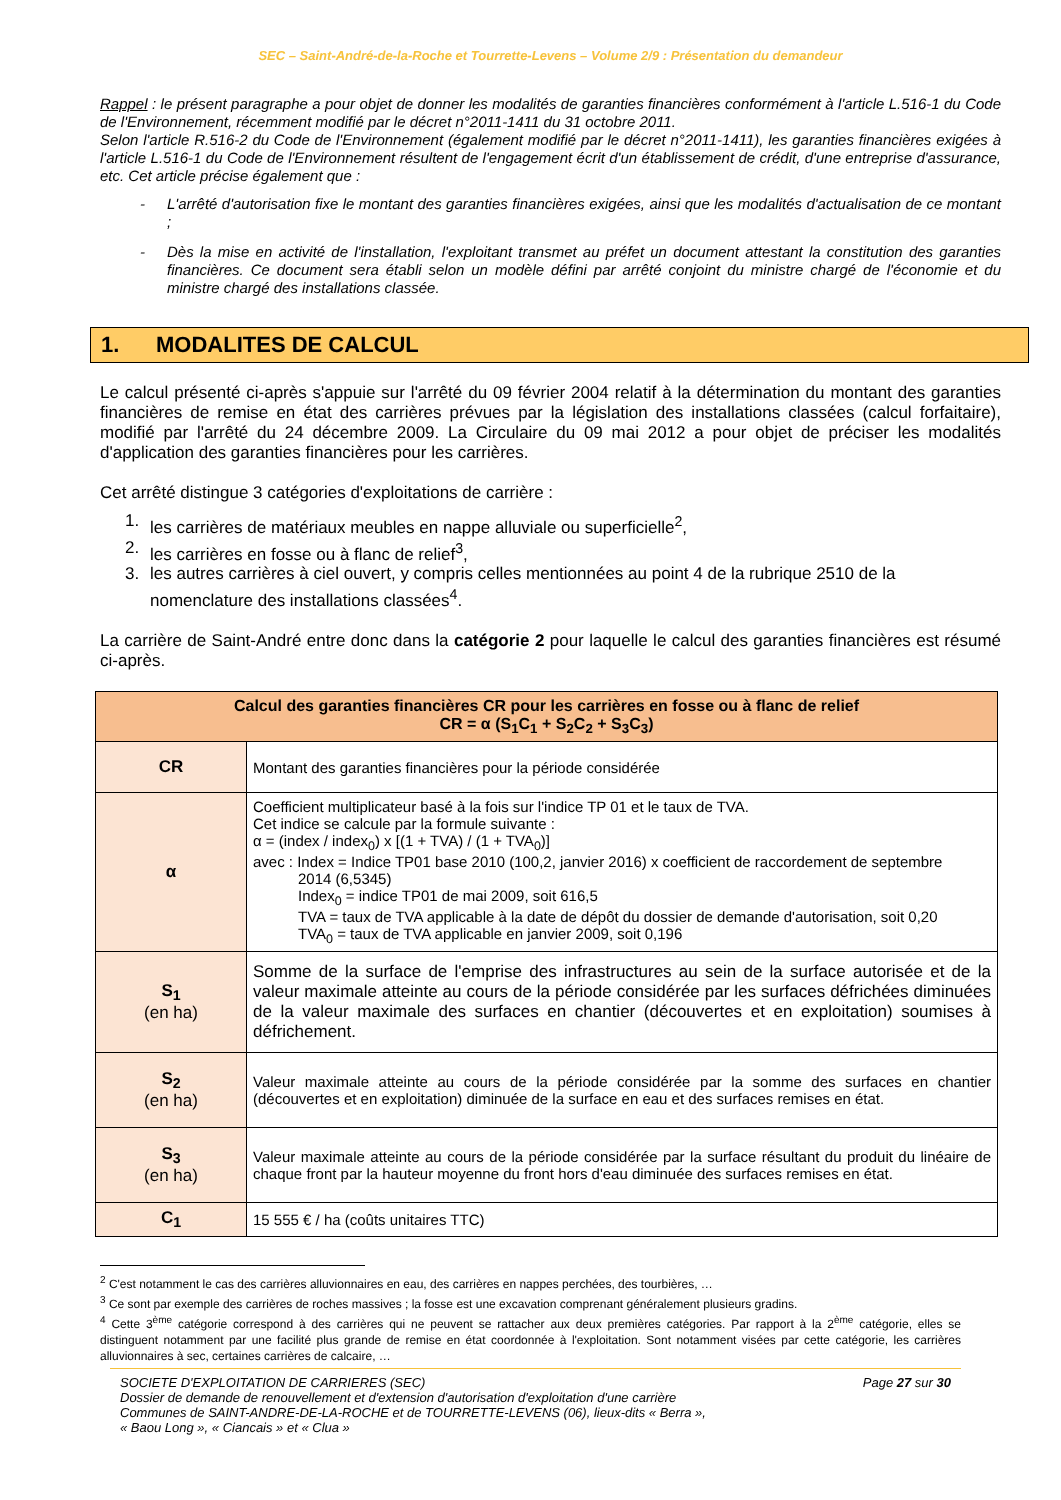SEC – Saint-André-de-la-Roche et Tourrette-Levens – Volume 2/9 : Présentation du demandeur
Rappel : le présent paragraphe a pour objet de donner les modalités de garanties financières conformément à l'article L.516-1 du Code de l'Environnement, récemment modifié par le décret n°2011-1411 du 31 octobre 2011.
Selon l'article R.516-2 du Code de l'Environnement (également modifié par le décret n°2011-1411), les garanties financières exigées à l'article L.516-1 du Code de l'Environnement résultent de l'engagement écrit d'un établissement de crédit, d'une entreprise d'assurance, etc. Cet article précise également que :
- L'arrêté d'autorisation fixe le montant des garanties financières exigées, ainsi que les modalités d'actualisation de ce montant ;
- Dès la mise en activité de l'installation, l'exploitant transmet au préfet un document attestant la constitution des garanties financières. Ce document sera établi selon un modèle défini par arrêté conjoint du ministre chargé de l'économie et du ministre chargé des installations classée.
1. MODALITES DE CALCUL
Le calcul présenté ci-après s'appuie sur l'arrêté du 09 février 2004 relatif à la détermination du montant des garanties financières de remise en état des carrières prévues par la législation des installations classées (calcul forfaitaire), modifié par l'arrêté du 24 décembre 2009. La Circulaire du 09 mai 2012 a pour objet de préciser les modalités d'application des garanties financières pour les carrières.
Cet arrêté distingue 3 catégories d'exploitations de carrière :
1. les carrières de matériaux meubles en nappe alluviale ou superficielle<sup>2</sup>,
2. les carrières en fosse ou à flanc de relief<sup>3</sup>,
3. les autres carrières à ciel ouvert, y compris celles mentionnées au point 4 de la rubrique 2510 de la nomenclature des installations classées<sup>4</sup>.
La carrière de Saint-André entre donc dans la catégorie 2 pour laquelle le calcul des garanties financières est résumé ci-après.
| Calcul des garanties financières CR pour les carrières en fosse ou à flanc de relief CR = α (S<sub>1</sub>C<sub>1</sub> + S<sub>2</sub>C<sub>2</sub> + S<sub>3</sub>C<sub>3</sub>) | |
| --- | --- |
| CR | Montant des garanties financières pour la période considérée |
| α | Coefficient multiplicateur basé à la fois sur l'indice TP 01 et le taux de TVA. Cet indice se calcule par la formule suivante : α = (index / index<sub>0</sub>) x [(1 + TVA) / (1 + TVA<sub>0</sub>)] avec : Index = Indice TP01 base 2010 (100,2, janvier 2016) x coefficient de raccordement de septembre 2014 (6,5345) Index<sub>0</sub> = indice TP01 de mai 2009, soit 616,5 TVA = taux de TVA applicable à la date de dépôt du dossier de demande d'autorisation, soit 0,20 TVA<sub>0</sub> = taux de TVA applicable en janvier 2009, soit 0,196 |
| S<sub>1</sub> (en ha) | Somme de la surface de l'emprise des infrastructures au sein de la surface autorisée et de la valeur maximale atteinte au cours de la période considérée par les surfaces défrichées diminuées de la valeur maximale des surfaces en chantier (découvertes et en exploitation) soumises à défrichement. |
| S<sub>2</sub> (en ha) | Valeur maximale atteinte au cours de la période considérée par la somme des surfaces en chantier (découvertes et en exploitation) diminuée de la surface en eau et des surfaces remises en état. |
| S<sub>3</sub> (en ha) | Valeur maximale atteinte au cours de la période considérée par la surface résultant du produit du linéaire de chaque front par la hauteur moyenne du front hors d'eau diminuée des surfaces remises en état. |
| C<sub>1</sub> | 15 555 € / ha (coûts unitaires TTC) |
<sup>2</sup> C'est notamment le cas des carrières alluvionnaires en eau, des carrières en nappes perchées, des tourbières, …
<sup>3</sup> Ce sont par exemple des carrières de roches massives ; la fosse est une excavation comprenant généralement plusieurs gradins.
<sup>4</sup> Cette 3<sup>ème</sup> catégorie correspond à des carrières qui ne peuvent se rattacher aux deux premières catégories. Par rapport à la 2<sup>ème</sup> catégorie, elles se distinguent notamment par une facilité plus grande de remise en état coordonnée à l'exploitation. Sont notamment visées par cette catégorie, les carrières alluvionnaires à sec, certaines carrières de calcaire, …
SOCIETE D'EXPLOITATION DE CARRIERES (SEC)
Dossier de demande de renouvellement et d'extension d'autorisation d'exploitation d'une carrière
Communes de SAINT-ANDRE-DE-LA-ROCHE et de TOURRETTE-LEVENS (06), lieux-dits « Berra »,
« Baou Long », « Ciancais » et « Clua »
Page 27 sur 30